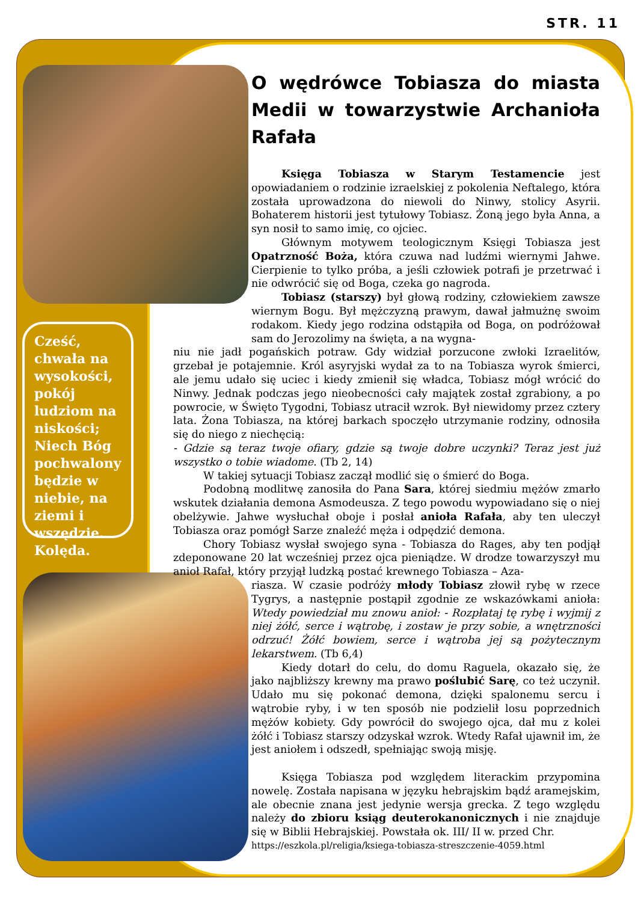STR. 11
Cześć, chwała na wysokości, pokój ludziom na niskości; Niech Bóg pochwalony będzie w niebie, na ziemi i wszędzie. Kolęda.
O wędrówce Tobiasza do miasta Medii w towarzystwie Archanioła Rafała
Księga Tobiasza w Starym Testamencie jest opowiadaniem o rodzinie izraelskiej z pokolenia Neftalego, która została uprowadzona do niewoli do Ninwy, stolicy Asyrii. Bohaterem historii jest tytułowy Tobiasz. Żoną jego była Anna, a syn nosił to samo imię, co ojciec.
Głównym motywem teologicznym Księgi Tobiasza jest Opatrzność Boża, która czuwa nad ludźmi wiernymi Jahwe. Cierpienie to tylko próba, a jeśli człowiek potrafi je przetrwać i nie odwrócić się od Boga, czeka go nagroda.
Tobiasz (starszy) był głową rodziny, człowiekiem zawsze wiernym Bogu. Był mężczyzną prawym, dawał jałmużnę swoim rodakom. Kiedy jego rodzina odstąpiła od Boga, on podróżował sam do Jerozolimy na święta, a na wygna-
niu nie jadł pogańskich potraw. Gdy widział porzucone zwłoki Izraelitów, grzebał je potajemnie. Król asyryjski wydał za to na Tobiasza wyrok śmierci, ale jemu udało się uciec i kiedy zmienił się władca, Tobiasz mógł wrócić do Ninwy. Jednak podczas jego nieobecności cały majątek został zgrabiony, a po powrocie, w Święto Tygodni, Tobiasz utracił wzrok. Był niewidomy przez cztery lata. Żona Tobiasza, na której barkach spoczęło utrzymanie rodziny, odnosiła się do niego z niechęcią:
- Gdzie są teraz twoje ofiary, gdzie są twoje dobre uczynki? Teraz jest już wszystko o tobie wiadome. (Tb 2, 14)
W takiej sytuacji Tobiasz zaczął modlić się o śmierć do Boga.
Podobną modlitwę zanosiła do Pana Sara, której siedmiu mężów zmarło wskutek działania demona Asmodeusza. Z tego powodu wypowiadano się o niej obelżywie. Jahwe wysłuchał oboje i posłał anioła Rafała, aby ten uleczył Tobiasza oraz pomógł Sarze znaleźć męża i odpędzić demona.
Chory Tobiasz wysłał swojego syna - Tobiasza do Rages, aby ten podjął zdeponowane 20 lat wcześniej przez ojca pieniądze. W drodze towarzyszył mu anioł Rafał, który przyjął ludzką postać krewnego Tobiasza – Aza-
riasza. W czasie podróży młody Tobiasz złowił rybę w rzece Tygrys, a następnie postąpił zgodnie ze wskazówkami anioła: Wtedy powiedział mu znowu anioł: - Rozpłataj tę rybę i wyjmij z niej żółć, serce i wątrobę, i zostaw je przy sobie, a wnętrzności odrzuć! Żółć bowiem, serce i wątroba jej są pożytecznym lekarstwem. (Tb 6,4)
Kiedy dotarł do celu, do domu Raguela, okazało się, że jako najbliższy krewny ma prawo poślubić Sarę, co też uczynił. Udało mu się pokonać demona, dzięki spalonemu sercu i wątrobie ryby, i w ten sposób nie podzielił losu poprzednich mężów kobiety. Gdy powrócił do swojego ojca, dał mu z kolei żółć i Tobiasz starszy odzyskał wzrok. Wtedy Rafał ujawnił im, że jest aniołem i odszedł, spełniając swoją misję.
Księga Tobiasza pod względem literackim przypomina nowelę. Została napisana w języku hebrajskim bądź aramejskim, ale obecnie znana jest jedynie wersja grecka. Z tego względu należy do zbioru ksiąg deuterokanonicznych i nie znajduje się w Biblii Hebrajskiej. Powstała ok. III/ II w. przed Chr.
https://eszkola.pl/religia/ksiega-tobiasza-streszczenie-4059.html